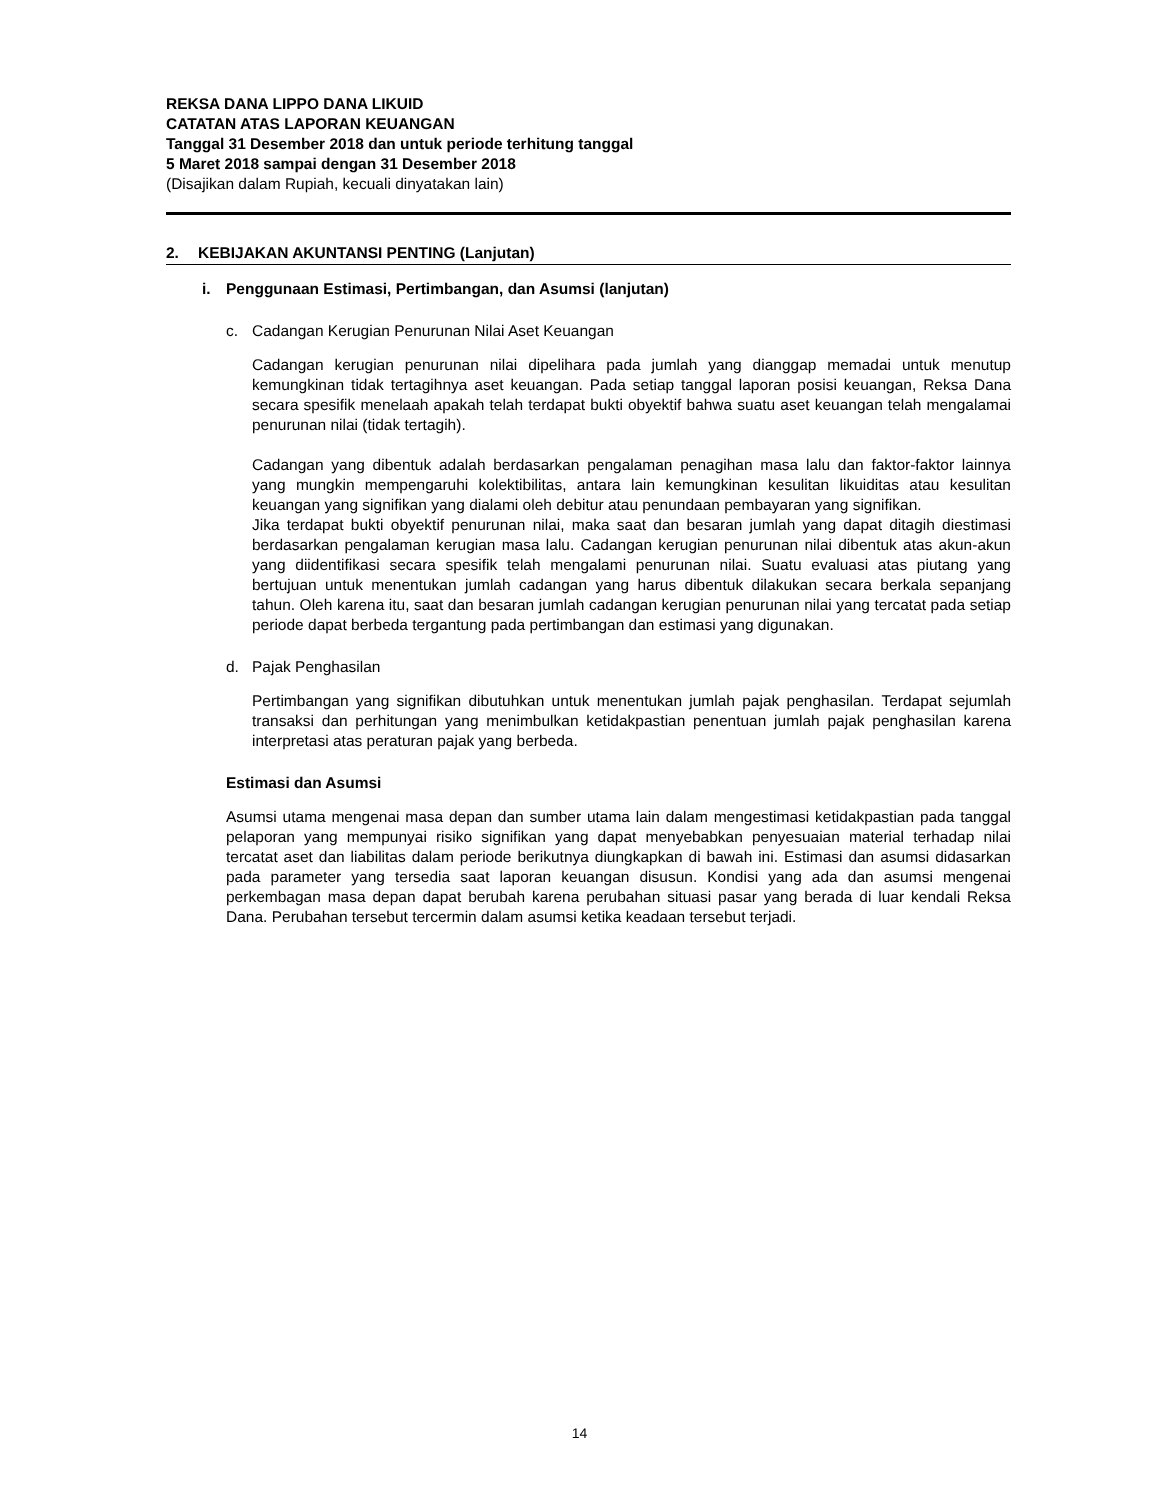REKSA DANA LIPPO DANA LIKUID
CATATAN ATAS LAPORAN KEUANGAN
Tanggal 31 Desember 2018 dan untuk periode terhitung tanggal
5 Maret 2018 sampai dengan 31 Desember 2018
(Disajikan dalam Rupiah, kecuali dinyatakan lain)
2. KEBIJAKAN AKUNTANSI PENTING (Lanjutan)
i. Penggunaan Estimasi, Pertimbangan, dan Asumsi (lanjutan)
c. Cadangan Kerugian Penurunan Nilai Aset Keuangan
Cadangan kerugian penurunan nilai dipelihara pada jumlah yang dianggap memadai untuk menutup kemungkinan tidak tertagihnya aset keuangan. Pada setiap tanggal laporan posisi keuangan, Reksa Dana secara spesifik menelaah apakah telah terdapat bukti obyektif bahwa suatu aset keuangan telah mengalamai penurunan nilai (tidak tertagih).
Cadangan yang dibentuk adalah berdasarkan pengalaman penagihan masa lalu dan faktor-faktor lainnya yang mungkin mempengaruhi kolektibilitas, antara lain kemungkinan kesulitan likuiditas atau kesulitan keuangan yang signifikan yang dialami oleh debitur atau penundaan pembayaran yang signifikan.
Jika terdapat bukti obyektif penurunan nilai, maka saat dan besaran jumlah yang dapat ditagih diestimasi berdasarkan pengalaman kerugian masa lalu. Cadangan kerugian penurunan nilai dibentuk atas akun-akun yang diidentifikasi secara spesifik telah mengalami penurunan nilai. Suatu evaluasi atas piutang yang bertujuan untuk menentukan jumlah cadangan yang harus dibentuk dilakukan secara berkala sepanjang tahun. Oleh karena itu, saat dan besaran jumlah cadangan kerugian penurunan nilai yang tercatat pada setiap periode dapat berbeda tergantung pada pertimbangan dan estimasi yang digunakan.
d. Pajak Penghasilan
Pertimbangan yang signifikan dibutuhkan untuk menentukan jumlah pajak penghasilan. Terdapat sejumlah transaksi dan perhitungan yang menimbulkan ketidakpastian penentuan jumlah pajak penghasilan karena interpretasi atas peraturan pajak yang berbeda.
Estimasi dan Asumsi
Asumsi utama mengenai masa depan dan sumber utama lain dalam mengestimasi ketidakpastian pada tanggal pelaporan yang mempunyai risiko signifikan yang dapat menyebabkan penyesuaian material terhadap nilai tercatat aset dan liabilitas dalam periode berikutnya diungkapkan di bawah ini. Estimasi dan asumsi didasarkan pada parameter yang tersedia saat laporan keuangan disusun. Kondisi yang ada dan asumsi mengenai perkembagan masa depan dapat berubah karena perubahan situasi pasar yang berada di luar kendali Reksa Dana. Perubahan tersebut tercermin dalam asumsi ketika keadaan tersebut terjadi.
14